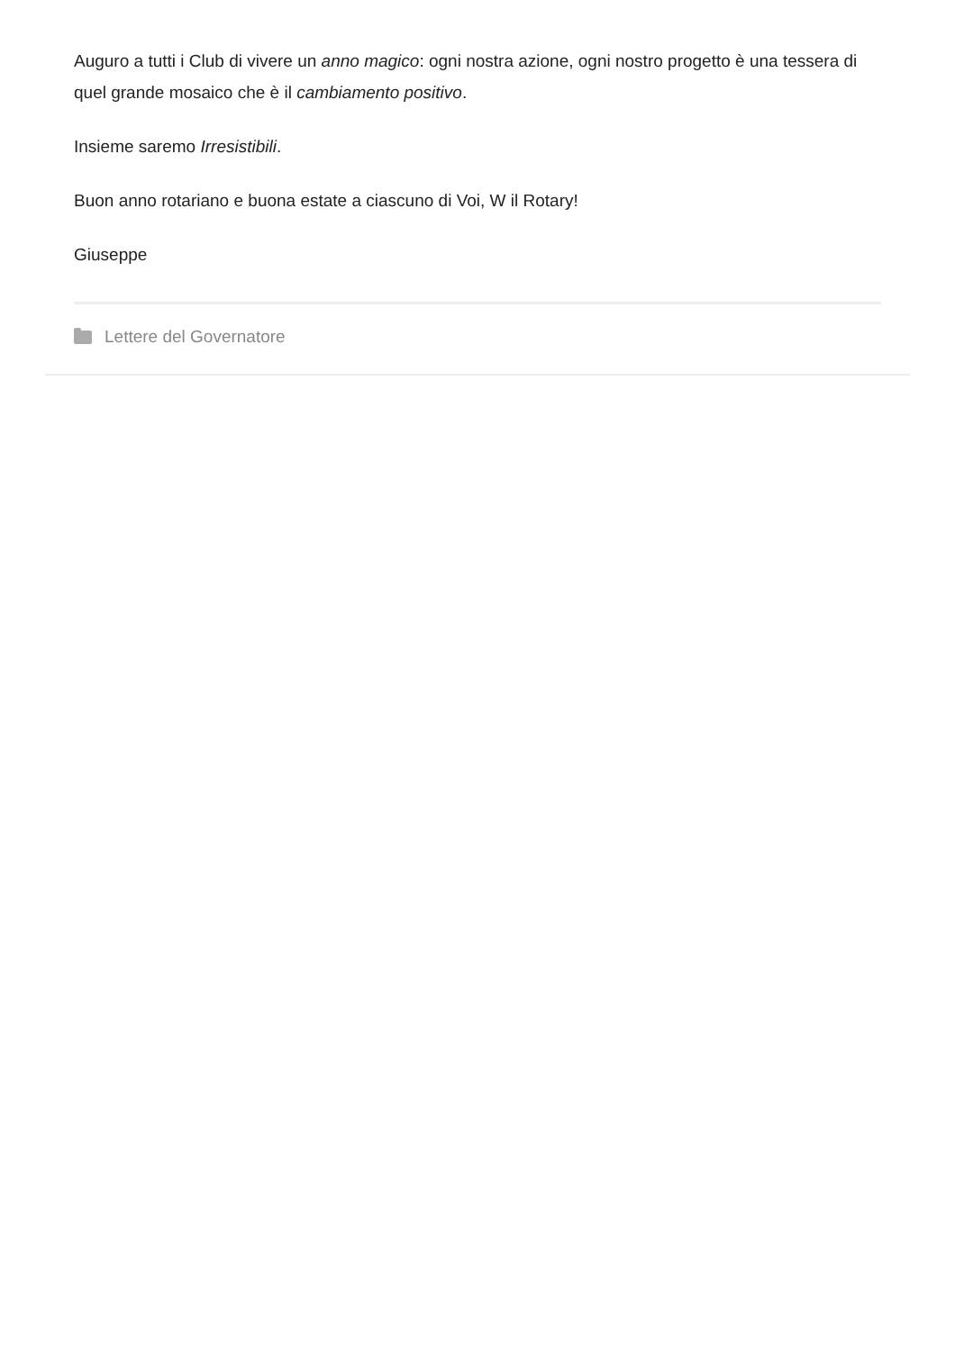Auguro a tutti i Club di vivere un anno magico: ogni nostra azione, ogni nostro progetto è una tessera di quel grande mosaico che è il cambiamento positivo.
Insieme saremo Irresistibili.
Buon anno rotariano e buona estate a ciascuno di Voi, W il Rotary!
Giuseppe
Lettere del Governatore